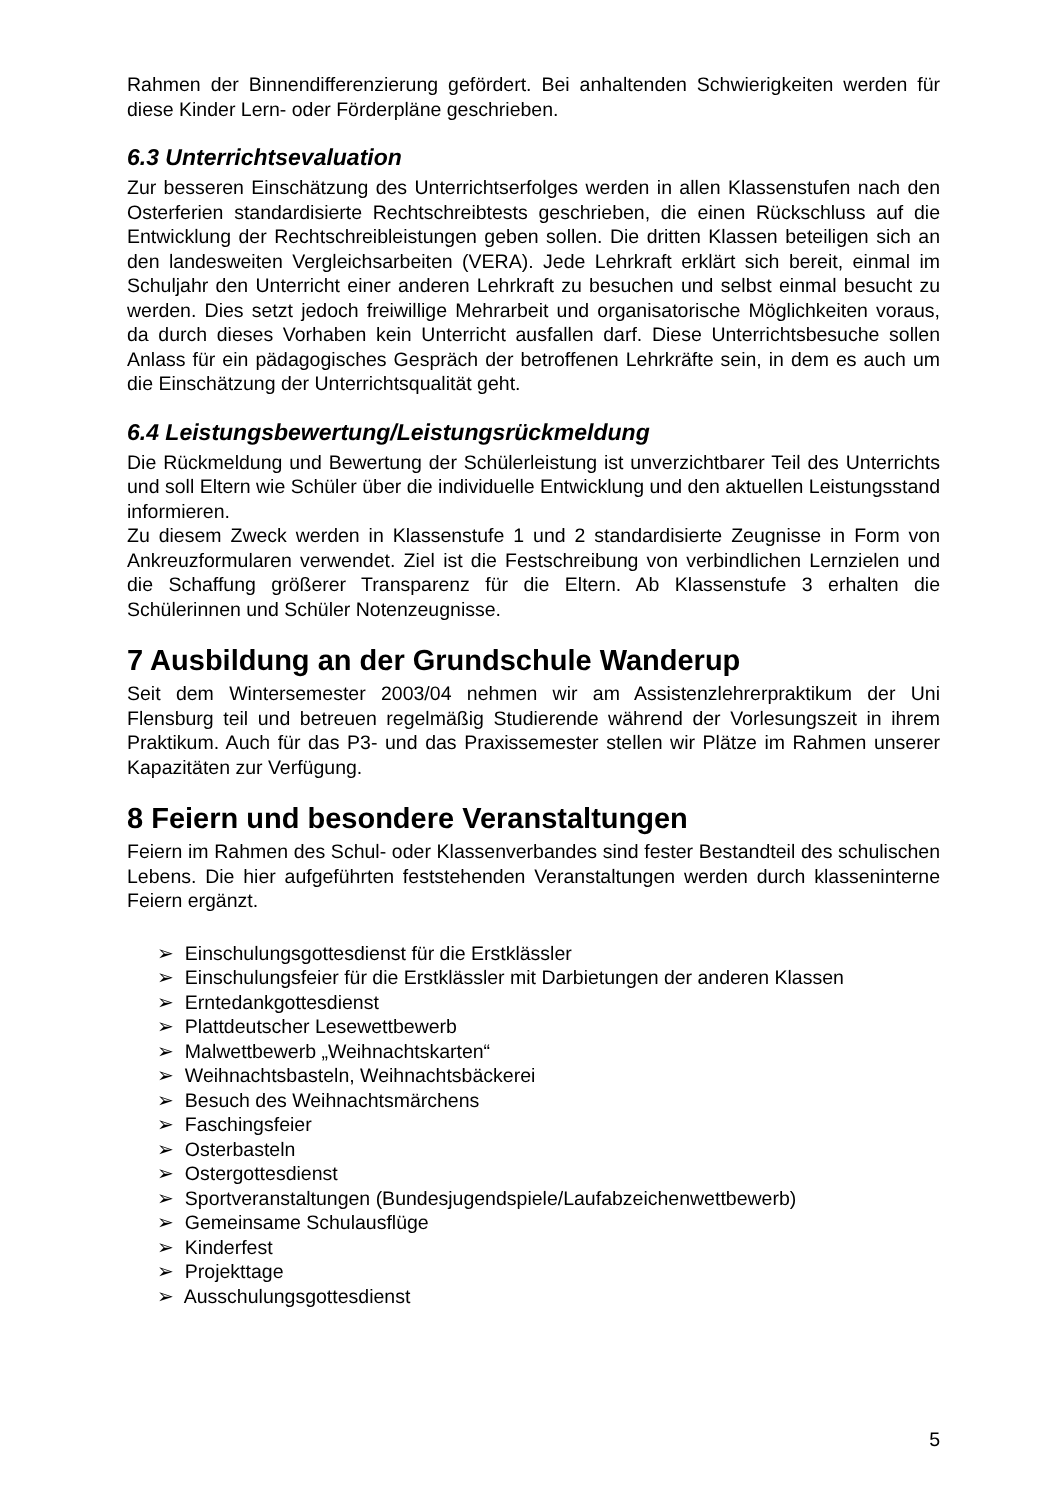Rahmen der Binnendifferenzierung gefördert. Bei anhaltenden Schwierigkeiten werden für diese Kinder Lern- oder Förderpläne geschrieben.
6.3 Unterrichtsevaluation
Zur besseren Einschätzung des Unterrichtserfolges werden in allen Klassenstufen nach den Osterferien standardisierte Rechtschreibtests geschrieben, die einen Rückschluss auf die Entwicklung der Rechtschreibleistungen geben sollen. Die dritten Klassen beteiligen sich an den landesweiten Vergleichsarbeiten (VERA). Jede Lehrkraft erklärt sich bereit, einmal im Schuljahr den Unterricht einer anderen Lehrkraft zu besuchen und selbst einmal besucht zu werden. Dies setzt jedoch freiwillige Mehrarbeit und organisatorische Möglichkeiten voraus, da durch dieses Vorhaben kein Unterricht ausfallen darf. Diese Unterrichtsbesuche sollen Anlass für ein pädagogisches Gespräch der betroffenen Lehrkräfte sein, in dem es auch um die Einschätzung der Unterrichtsqualität geht.
6.4 Leistungsbewertung/Leistungsrückmeldung
Die Rückmeldung und Bewertung der Schülerleistung ist unverzichtbarer Teil des Unterrichts und soll Eltern wie Schüler über die individuelle Entwicklung und den aktuellen Leistungsstand informieren.
Zu diesem Zweck werden in Klassenstufe 1 und 2 standardisierte Zeugnisse in Form von Ankreuzformularen verwendet. Ziel ist die Festschreibung von verbindlichen Lernzielen und die Schaffung größerer Transparenz für die Eltern. Ab Klassenstufe 3 erhalten die Schülerinnen und Schüler Notenzeugnisse.
7 Ausbildung an der Grundschule Wanderup
Seit dem Wintersemester 2003/04 nehmen wir am Assistenzlehrerpraktikum der Uni Flensburg teil und betreuen regelmäßig Studierende während der Vorlesungszeit in ihrem Praktikum. Auch für das P3- und das Praxissemester stellen wir Plätze im Rahmen unserer Kapazitäten zur Verfügung.
8 Feiern und besondere Veranstaltungen
Feiern im Rahmen des Schul- oder Klassenverbandes sind fester Bestandteil des schulischen Lebens. Die hier aufgeführten feststehenden Veranstaltungen werden durch klasseninterne Feiern ergänzt.
➢ Einschulungsgottesdienst für die Erstklässler
➢ Einschulungsfeier für die Erstklässler mit Darbietungen der anderen Klassen
➢ Erntedankgottesdienst
➢ Plattdeutscher Lesewettbewerb
➢ Malwettbewerb „Weihnachtskarten“
➢ Weihnachtsbasteln, Weihnachtsbäckerei
➢ Besuch des Weihnachtsmärchens
➢ Faschingsfeier
➢ Osterbasteln
➢ Ostergottesdienst
➢ Sportveranstaltungen (Bundesjugendspiele/Laufabzeichenwettbewerb)
➢ Gemeinsame Schulausflüge
➢ Kinderfest
➢ Projekttage
➢ Ausschulungsgottesdienst
5